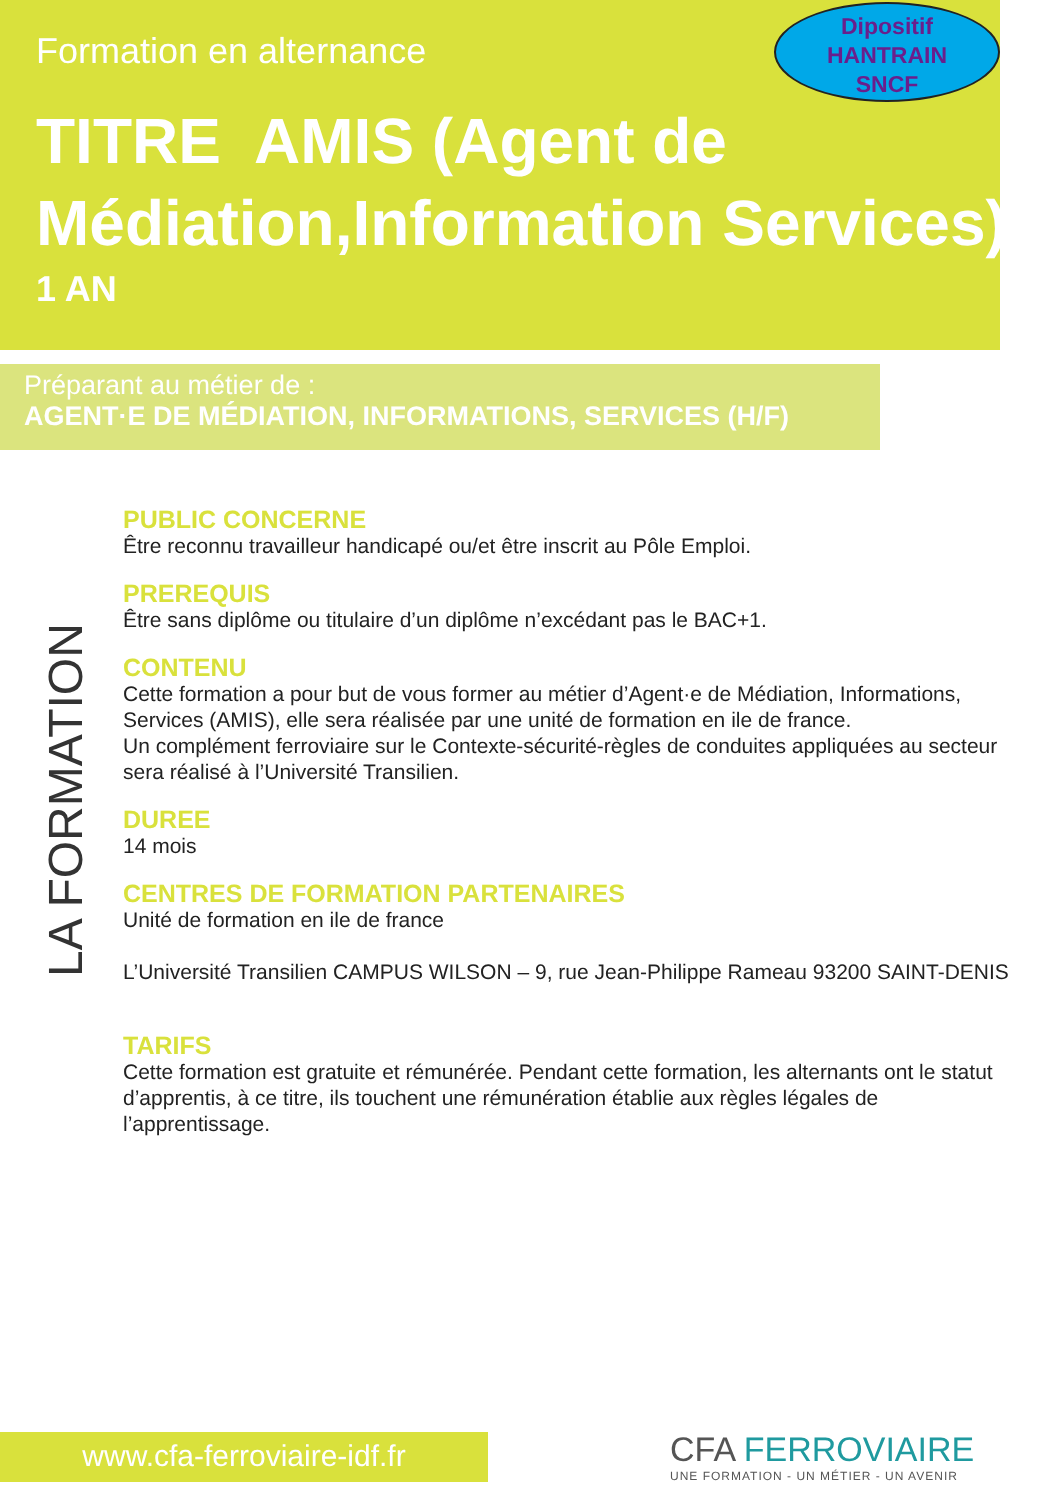Formation en alternance
Dipositif
HANTRAIN
SNCF
TITRE AMIS (Agent de Médiation,Information Services)
1 AN
Préparant au métier de :
AGENT·E DE MÉDIATION, INFORMATIONS, SERVICES (H/F)
LA FORMATION
PUBLIC CONCERNE
Être reconnu travailleur handicapé ou/et être inscrit au Pôle Emploi.
PREREQUIS
Être sans diplôme ou titulaire d’un diplôme n’excédant pas le BAC+1.
CONTENU
Cette formation a pour but de vous former au métier d’Agent·e de Médiation, Informations, Services (AMIS), elle sera réalisée par une unité de formation en ile de france.
Un complément ferroviaire sur le Contexte-sécurité-règles de conduites appliquées au secteur sera réalisé à l’Université Transilien.
DUREE
14 mois
CENTRES DE FORMATION PARTENAIRES
Unité de formation en ile de france
L’Université Transilien CAMPUS WILSON – 9, rue Jean-Philippe Rameau 93200 SAINT-DENIS
TARIFS
Cette formation est gratuite et rémunérée. Pendant cette formation, les alternants ont le statut d’apprentis, à ce titre, ils touchent une rémunération établie aux règles légales de l’apprentissage.
www.cfa-ferroviaire-idf.fr
CFA FERROVIAIRE
UNE FORMATION - UN MÉTIER - UN AVENIR